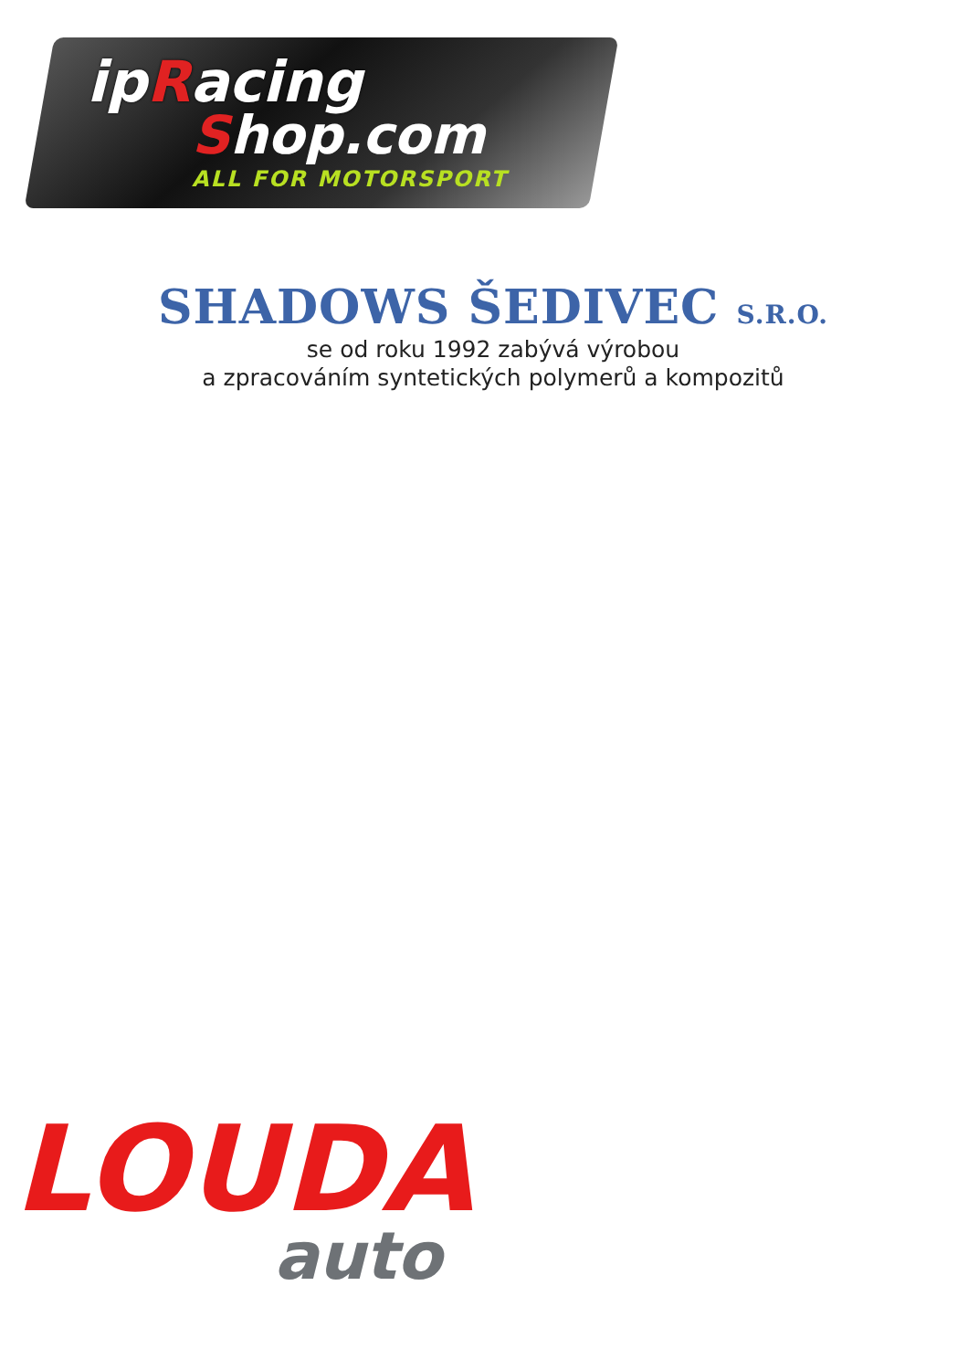ipRacing
Shop.com
ALL FOR MOTORSPORT
SHADOWS ŠEDIVEC S.R.O.
se od roku 1992 zabývá výrobou
a zpracováním syntetických polymerů a kompozitů
LOUDA
auto